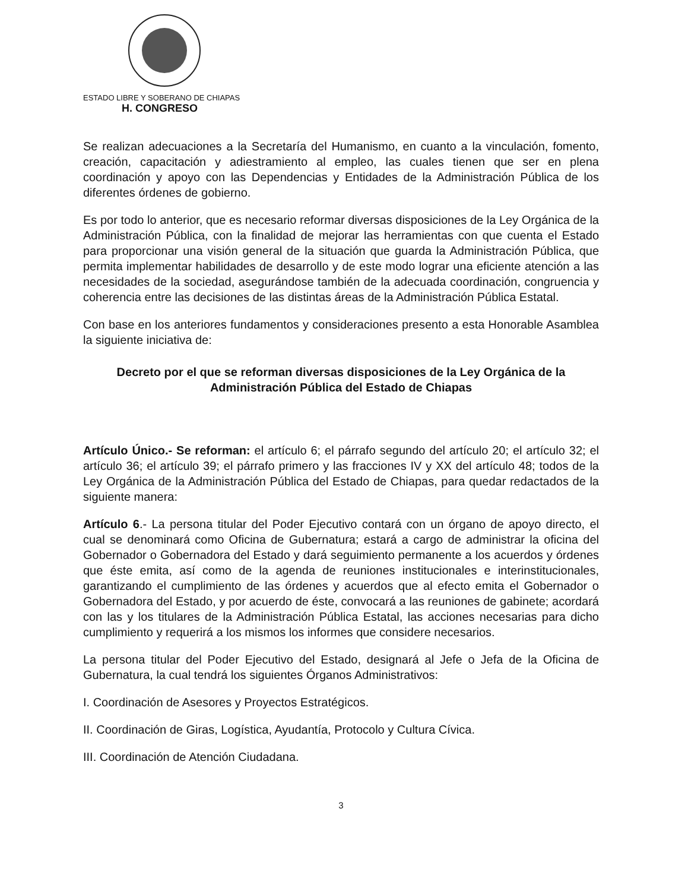ESTADO LIBRE Y SOBERANO DE CHIAPAS
H. CONGRESO
Se realizan adecuaciones a la Secretaría del Humanismo, en cuanto a la vinculación, fomento, creación, capacitación y adiestramiento al empleo, las cuales tienen que ser en plena coordinación y apoyo con las Dependencias y Entidades de la Administración Pública de los diferentes órdenes de gobierno.
Es por todo lo anterior, que es necesario reformar diversas disposiciones de la Ley Orgánica de la Administración Pública, con la finalidad de mejorar las herramientas con que cuenta el Estado para proporcionar una visión general de la situación que guarda la Administración Pública, que permita implementar habilidades de desarrollo y de este modo lograr una eficiente atención a las necesidades de la sociedad, asegurándose también de la adecuada coordinación, congruencia y coherencia entre las decisiones de las distintas áreas de la Administración Pública Estatal.
Con base en los anteriores fundamentos y consideraciones presento a esta Honorable Asamblea la siguiente iniciativa de:
Decreto por el que se reforman diversas disposiciones de la Ley Orgánica de la Administración Pública del Estado de Chiapas
Artículo Único.- Se reforman: el artículo 6; el párrafo segundo del artículo 20; el artículo 32; el artículo 36; el artículo 39; el párrafo primero y las fracciones IV y XX del artículo 48; todos de la Ley Orgánica de la Administración Pública del Estado de Chiapas, para quedar redactados de la siguiente manera:
Artículo 6.- La persona titular del Poder Ejecutivo contará con un órgano de apoyo directo, el cual se denominará como Oficina de Gubernatura; estará a cargo de administrar la oficina del Gobernador o Gobernadora del Estado y dará seguimiento permanente a los acuerdos y órdenes que éste emita, así como de la agenda de reuniones institucionales e interinstitucionales, garantizando el cumplimiento de las órdenes y acuerdos que al efecto emita el Gobernador o Gobernadora del Estado, y por acuerdo de éste, convocará a las reuniones de gabinete; acordará con las y los titulares de la Administración Pública Estatal, las acciones necesarias para dicho cumplimiento y requerirá a los mismos los informes que considere necesarios.
La persona titular del Poder Ejecutivo del Estado, designará al Jefe o Jefa de la Oficina de Gubernatura, la cual tendrá los siguientes Órganos Administrativos:
I. Coordinación de Asesores y Proyectos Estratégicos.
II. Coordinación de Giras, Logística, Ayudantía, Protocolo y Cultura Cívica.
III. Coordinación de Atención Ciudadana.
3